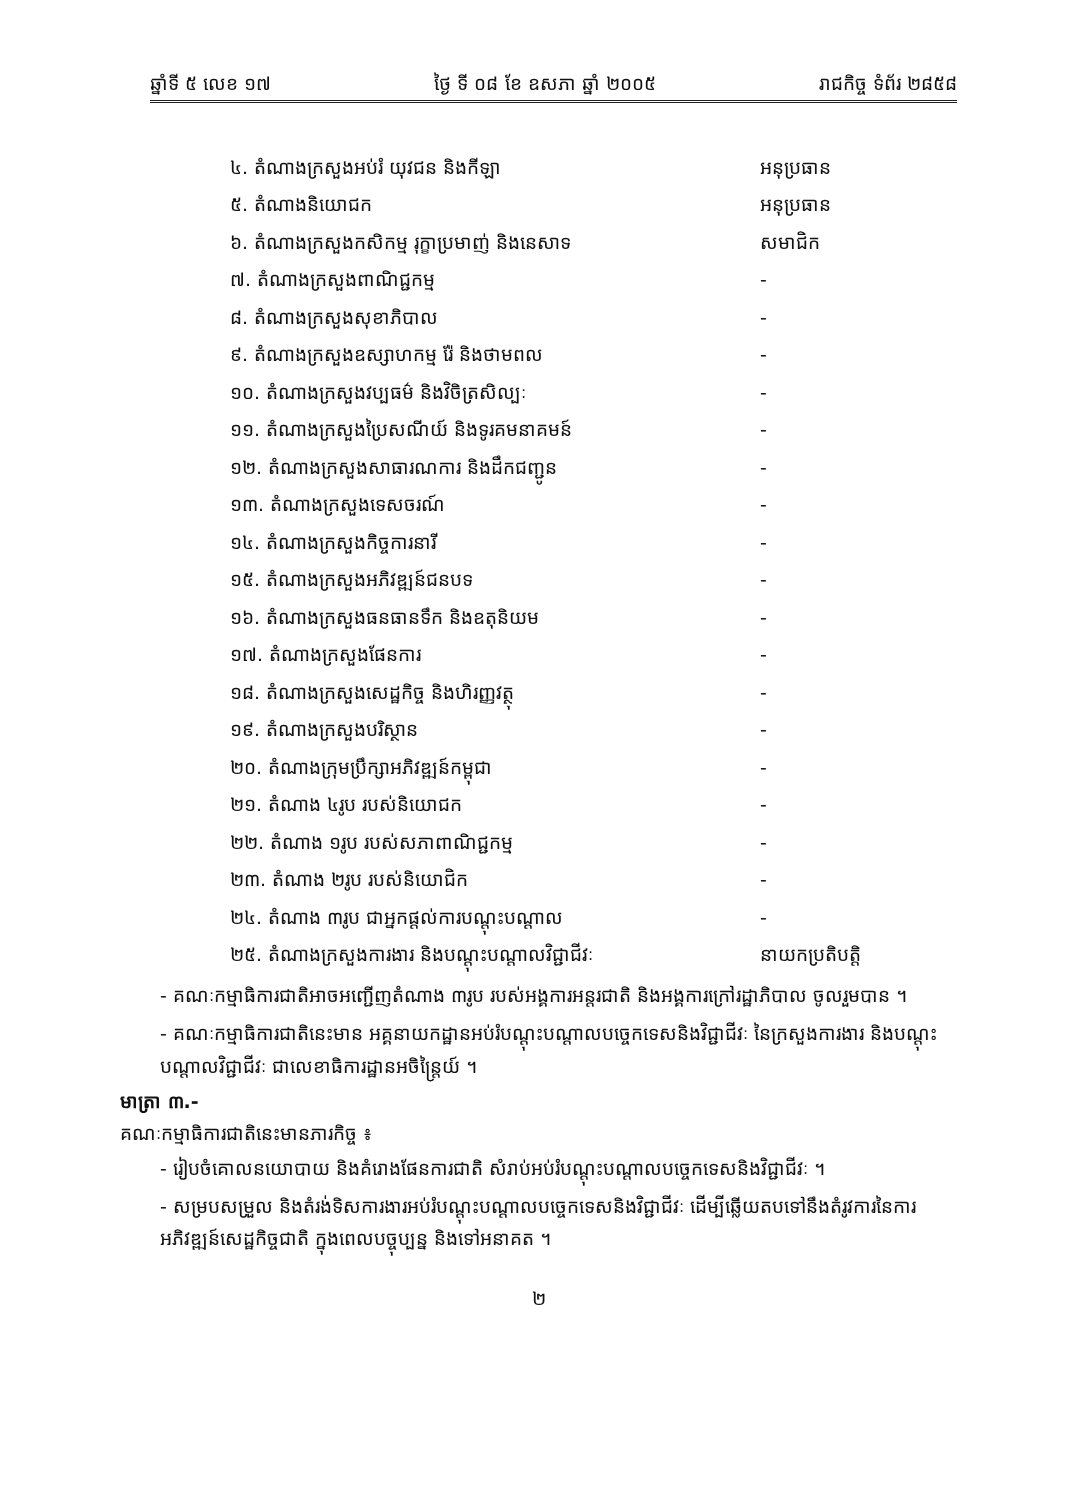ឆ្នាំទី ៥ លេខ ១៧ ថ្ងៃ ទី ០៨ ខែ ឧសភា ឆ្នាំ ២០០៥ រាជកិច្ច ទំព័រ ២៨៥៨
៤. តំណាងក្រសួងអប់រំ យុវជន និងកីឡា អនុប្រធាន
៥. តំណាងនិយោជក អនុប្រធាន
៦. តំណាងក្រសួងកសិកម្ម រុក្ខាប្រមាញ់ និងនេសាទ សមាជិក
៧. តំណាងក្រសួងពាណិជ្ជកម្ម -
៨. តំណាងក្រសួងសុខាភិបាល -
៩. តំណាងក្រសួងឧស្សាហកម្ម រ៉ែ និងថាមពល -
១០. តំណាងក្រសួងវប្បធម៌ និងវិចិត្រសិល្បៈ -
១១. តំណាងក្រសួងប្រៃសណីយ៍ និងទូរគមនាគមន៍ -
១២. តំណាងក្រសួងសាធារណការ និងដឹកជញ្ជូន -
១៣. តំណាងក្រសួងទេសចរណ៍ -
១៤. តំណាងក្រសួងកិច្ចការនារី -
១៥. តំណាងក្រសួងអភិវឌ្ឍន៍ជនបទ -
១៦. តំណាងក្រសួងធនធានទឹក និងឧតុនិយម -
១៧. តំណាងក្រសួងផែនការ -
១៨. តំណាងក្រសួងសេដ្ឋកិច្ច និងហិរញ្ញវត្ថុ -
១៩. តំណាងក្រសួងបរិស្ថាន -
២០. តំណាងក្រុមប្រឹក្សាអភិវឌ្ឍន៍កម្ពុជា -
២១. តំណាង ៤រូប របស់និយោជក -
២២. តំណាង ១រូប របស់សភាពាណិជ្ជកម្ម -
២៣. តំណាង ២រូប របស់និយោជិក -
២៤. តំណាង ៣រូប ជាអ្នកផ្តល់ការបណ្តុះបណ្តាល -
២៥. តំណាងក្រសួងការងារ និងបណ្តុះបណ្តាលវិជ្ជាជីវៈ នាយកប្រតិបត្តិ
- គណៈកម្មាធិការជាតិអាចអញ្ជើញតំណាង ៣រូប របស់អង្គការអន្តរជាតិ និងអង្គការក្រៅរដ្ឋាភិបាល ចូលរួមបាន ។
- គណៈកម្មាធិការជាតិនេះមាន អគ្គនាយកដ្ឋានអប់រំបណ្តុះបណ្តាលបច្ចេកទេសនិងវិជ្ជាជីវៈ នៃក្រសួងការងារ និងបណ្តុះបណ្តាលវិជ្ជាជីវៈ ជាលេខាធិការដ្ឋានអចិន្ត្រៃយ៍ ។
មាត្រា ៣.-
គណៈកម្មាធិការជាតិនេះមានភារកិច្ច ៖
- រៀបចំគោលនយោបាយ និងគំរោងផែនការជាតិ សំរាប់អប់រំបណ្តុះបណ្តាលបច្ចេកទេសនិងវិជ្ជាជីវៈ ។
- សម្របសម្រួល និងតំរង់ទិសការងារអប់រំបណ្តុះបណ្តាលបច្ចេកទេសនិងវិជ្ជាជីវៈ ដើម្បីឆ្លើយតបទៅនឹងតំរូវការនៃការអភិវឌ្ឍន៍សេដ្ឋកិច្ចជាតិ ក្នុងពេលបច្ចុប្បន្ន និងទៅអនាគត ។
២